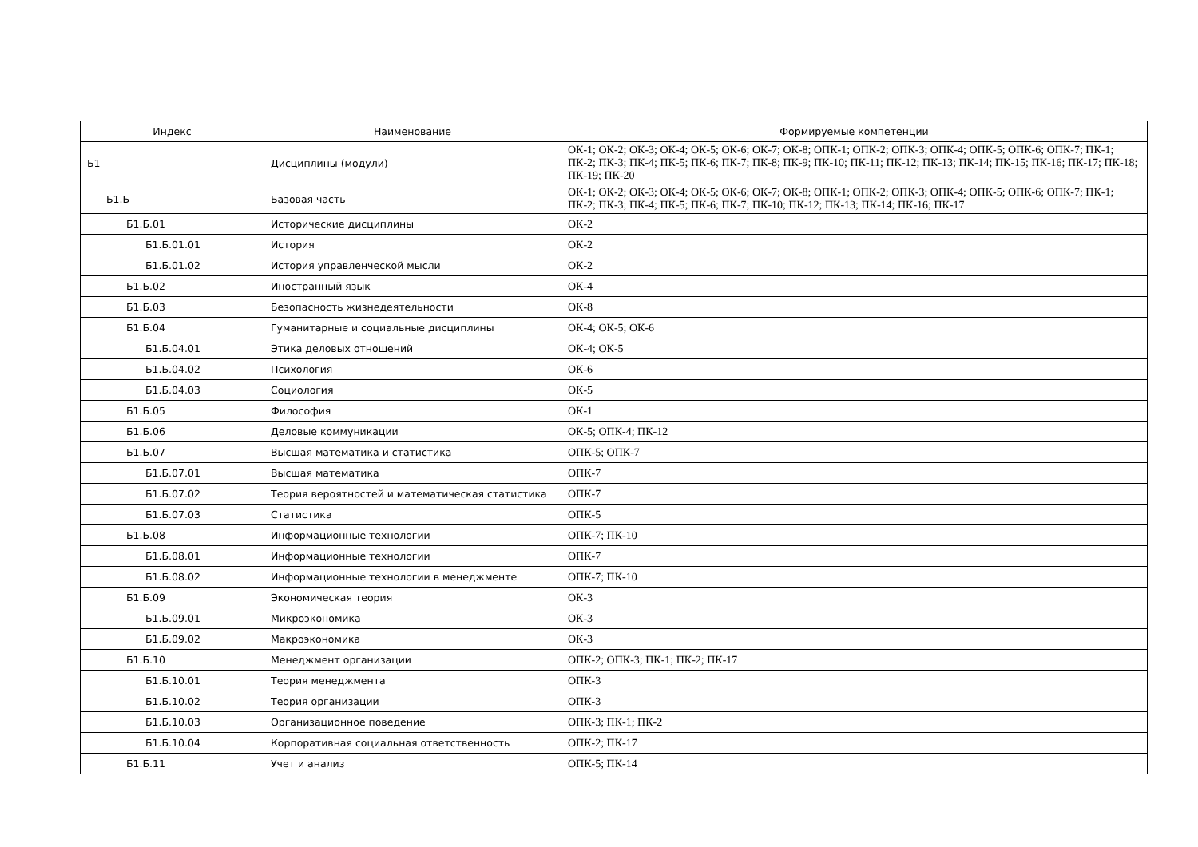| Индекс | Наименование | Формируемые компетенции |
| --- | --- | --- |
| Б1 | Дисциплины (модули) | ОК-1; ОК-2; ОК-3; ОК-4; ОК-5; ОК-6; ОК-7; ОК-8; ОПК-1; ОПК-2; ОПК-3; ОПК-4; ОПК-5; ОПК-6; ОПК-7; ПК-1; ПК-2; ПК-3; ПК-4; ПК-5; ПК-6; ПК-7; ПК-8; ПК-9; ПК-10; ПК-11; ПК-12; ПК-13; ПК-14; ПК-15; ПК-16; ПК-17; ПК-18; ПК-19; ПК-20 |
| Б1.Б | Базовая часть | ОК-1; ОК-2; ОК-3; ОК-4; ОК-5; ОК-6; ОК-7; ОК-8; ОПК-1; ОПК-2; ОПК-3; ОПК-4; ОПК-5; ОПК-6; ОПК-7; ПК-1; ПК-2; ПК-3; ПК-4; ПК-5; ПК-6; ПК-7; ПК-10; ПК-12; ПК-13; ПК-14; ПК-16; ПК-17 |
| Б1.Б.01 | Исторические дисциплины | ОК-2 |
| Б1.Б.01.01 | История | ОК-2 |
| Б1.Б.01.02 | История управленческой мысли | ОК-2 |
| Б1.Б.02 | Иностранный язык | ОК-4 |
| Б1.Б.03 | Безопасность жизнедеятельности | ОК-8 |
| Б1.Б.04 | Гуманитарные и социальные дисциплины | ОК-4; ОК-5; ОК-6 |
| Б1.Б.04.01 | Этика деловых отношений | ОК-4; ОК-5 |
| Б1.Б.04.02 | Психология | ОК-6 |
| Б1.Б.04.03 | Социология | ОК-5 |
| Б1.Б.05 | Философия | ОК-1 |
| Б1.Б.06 | Деловые коммуникации | ОК-5; ОПК-4; ПК-12 |
| Б1.Б.07 | Высшая математика и статистика | ОПК-5; ОПК-7 |
| Б1.Б.07.01 | Высшая математика | ОПК-7 |
| Б1.Б.07.02 | Теория вероятностей и математическая статистика | ОПК-7 |
| Б1.Б.07.03 | Статистика | ОПК-5 |
| Б1.Б.08 | Информационные технологии | ОПК-7; ПК-10 |
| Б1.Б.08.01 | Информационные технологии | ОПК-7 |
| Б1.Б.08.02 | Информационные технологии в менеджменте | ОПК-7; ПК-10 |
| Б1.Б.09 | Экономическая теория | ОК-3 |
| Б1.Б.09.01 | Микроэкономика | ОК-3 |
| Б1.Б.09.02 | Макроэкономика | ОК-3 |
| Б1.Б.10 | Менеджмент организации | ОПК-2; ОПК-3; ПК-1; ПК-2; ПК-17 |
| Б1.Б.10.01 | Теория менеджмента | ОПК-3 |
| Б1.Б.10.02 | Теория организации | ОПК-3 |
| Б1.Б.10.03 | Организационное поведение | ОПК-3; ПК-1; ПК-2 |
| Б1.Б.10.04 | Корпоративная социальная ответственность | ОПК-2; ПК-17 |
| Б1.Б.11 | Учет и анализ | ОПК-5; ПК-14 |